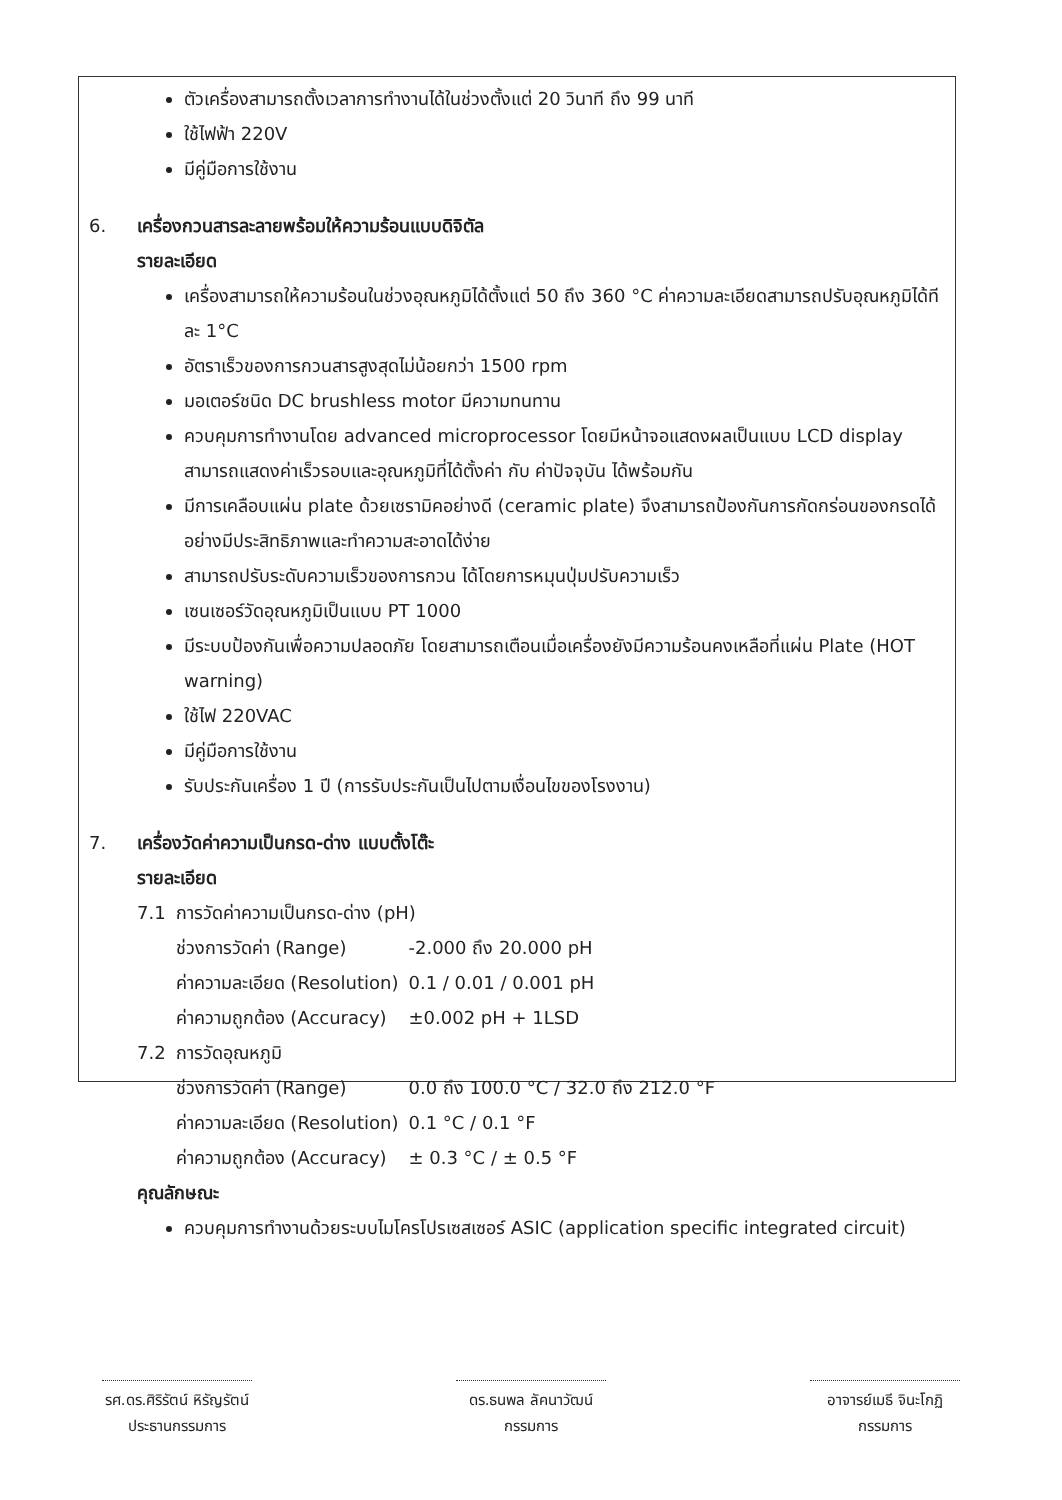ตัวเครื่องสามารถตั้งเวลาการทำงานได้ในช่วงตั้งแต่ 20 วินาที ถึง 99 นาที
ใช้ไฟฟ้า 220V
มีคู่มือการใช้งาน
6. เครื่องกวนสารละลายพร้อมให้ความร้อนแบบดิจิตัล
รายละเอียด
เครื่องสามารถให้ความร้อนในช่วงอุณหภูมิได้ตั้งแต่ 50 ถึง 360 °C ค่าความละเอียดสามารถปรับอุณหภูมิได้ทีละ 1°C
อัตราเร็วของการกวนสารสูงสุดไม่น้อยกว่า 1500 rpm
มอเตอร์ชนิด DC brushless motor มีความทนทาน
ควบคุมการทำงานโดย advanced microprocessor โดยมีหน้าจอแสดงผลเป็นแบบ LCD display สามารถแสดงค่าเร็วรอบและอุณหภูมิที่ได้ตั้งค่า กับ ค่าปัจจุบัน ได้พร้อมกัน
มีการเคลือบแผ่น plate ด้วยเซรามิคอย่างดี (ceramic plate) จึงสามารถป้องกันการกัดกร่อนของกรดได้อย่างมีประสิทธิภาพและทำความสะอาดได้ง่าย
สามารถปรับระดับความเร็วของการกวน ได้โดยการหมุนปุ่มปรับความเร็ว
เซนเซอร์วัดอุณหภูมิเป็นแบบ PT 1000
มีระบบป้องกันเพื่อความปลอดภัย โดยสามารถเตือนเมื่อเครื่องยังมีความร้อนคงเหลือที่แผ่น Plate (HOT warning)
ใช้ไฟ 220VAC
มีคู่มือการใช้งาน
รับประกันเครื่อง 1 ปี (การรับประกันเป็นไปตามเงื่อนไขของโรงงาน)
7. เครื่องวัดค่าความเป็นกรด-ด่าง แบบตั้งโต๊ะ
รายละเอียด
| 7.1 | การวัดค่าความเป็นกรด-ด่าง (pH) | |
| | ช่วงการวัดค่า (Range) | -2.000 ถึง 20.000 pH |
| | ค่าความละเอียด (Resolution) | 0.1 / 0.01 / 0.001 pH |
| | ค่าความถูกต้อง (Accuracy) | ±0.002 pH + 1LSD |
| 7.2 | การวัดอุณหภูมิ | |
| | ช่วงการวัดค่า (Range) | 0.0 ถึง 100.0 °C / 32.0 ถึง 212.0 °F |
| | ค่าความละเอียด (Resolution) | 0.1 °C / 0.1 °F |
| | ค่าความถูกต้อง (Accuracy) | ± 0.3 °C / ± 0.5 °F |
คุณลักษณะ
ควบคุมการทำงานด้วยระบบไมโครโปรเซสเซอร์ ASIC (application specific integrated circuit)
รศ.ดร.ศิริรัตน์ หิรัญรัตน์
ประธานกรรมการ
ดร.ธนพล ลัคนาวัฒน์
กรรมการ
อาจารย์เมธี จินะโกฏิ
กรรมการ